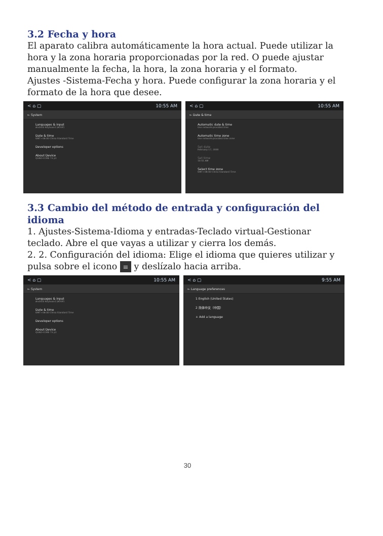3.2 Fecha y hora
El aparato calibra automáticamente la hora actual. Puede utilizar la hora y la zona horaria proporcionadas por la red. O puede ajustar manualmente la fecha, la hora, la zona horaria y el formato.
Ajustes -Sistema-Fecha y hora. Puede configurar la zona horaria y el formato de la hora que desee.
< ⌂ ▢ 10:55 AM
← System
Languages & input
Android Keyboard (AOSP)
Date & time
GMT+08:00 China Standard Time
Developer options
About Device
QUAD-CORE T3 p1
< ⌂ ▢ 10:55 AM
← Date & time
Automatic date & time
Use network-provided time
Automatic time zone
Use network-provided time zone
Set date
February 17, 2000
Set time
10:55 AM
Select time zone
GMT+08:00 China Standard Time
3.3 Cambio del método de entrada y configuración del idioma
1. Ajustes-Sistema-Idioma y entradas-Teclado virtual-Gestionar teclado. Abre el que vayas a utilizar y cierra los demás.
2. 2. Configuración del idioma: Elige el idioma que quieres utilizar y pulsa sobre el icono ≡ y deslízalo hacia arriba.
< ⌂ ▢ 10:55 AM
← System
Languages & input
Android Keyboard (AOSP)
Date & time
GMT+08:00 China Standard Time
Developer options
About Device
QUAD-CORE T3 p1
< ⌂ ▢ 9:55 AM
← Language preferences
1 English (United States)
2 简体中文（中国）
+ Add a language
30